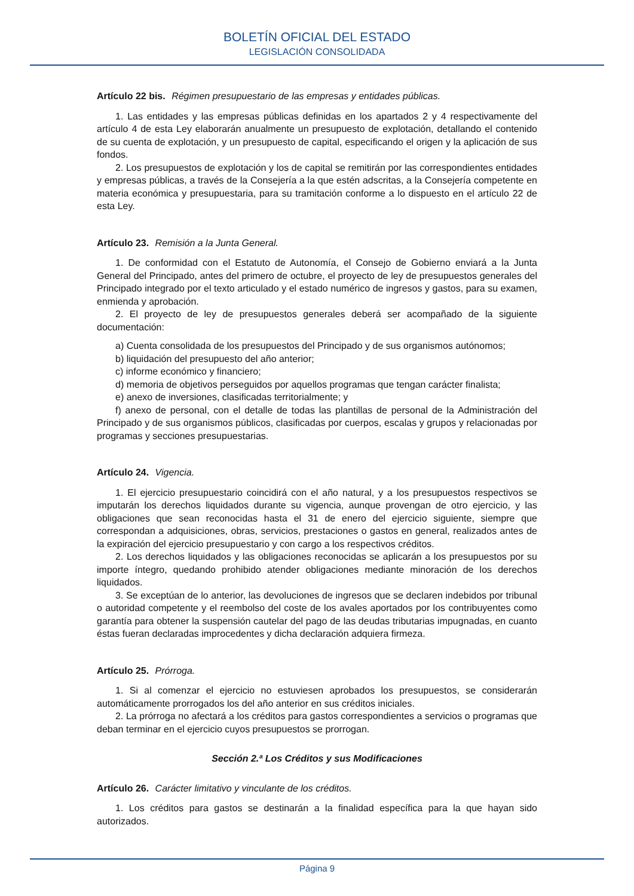BOLETÍN OFICIAL DEL ESTADO
LEGISLACIÓN CONSOLIDADA
Artículo 22 bis. Régimen presupuestario de las empresas y entidades públicas.
1. Las entidades y las empresas públicas definidas en los apartados 2 y 4 respectivamente del artículo 4 de esta Ley elaborarán anualmente un presupuesto de explotación, detallando el contenido de su cuenta de explotación, y un presupuesto de capital, especificando el origen y la aplicación de sus fondos.
2. Los presupuestos de explotación y los de capital se remitirán por las correspondientes entidades y empresas públicas, a través de la Consejería a la que estén adscritas, a la Consejería competente en materia económica y presupuestaria, para su tramitación conforme a lo dispuesto en el artículo 22 de esta Ley.
Artículo 23. Remisión a la Junta General.
1. De conformidad con el Estatuto de Autonomía, el Consejo de Gobierno enviará a la Junta General del Principado, antes del primero de octubre, el proyecto de ley de presupuestos generales del Principado integrado por el texto articulado y el estado numérico de ingresos y gastos, para su examen, enmienda y aprobación.
2. El proyecto de ley de presupuestos generales deberá ser acompañado de la siguiente documentación:
a) Cuenta consolidada de los presupuestos del Principado y de sus organismos autónomos;
b) liquidación del presupuesto del año anterior;
c) informe económico y financiero;
d) memoria de objetivos perseguidos por aquellos programas que tengan carácter finalista;
e) anexo de inversiones, clasificadas territorialmente; y
f) anexo de personal, con el detalle de todas las plantillas de personal de la Administración del Principado y de sus organismos públicos, clasificadas por cuerpos, escalas y grupos y relacionadas por programas y secciones presupuestarias.
Artículo 24. Vigencia.
1. El ejercicio presupuestario coincidirá con el año natural, y a los presupuestos respectivos se imputarán los derechos liquidados durante su vigencia, aunque provengan de otro ejercicio, y las obligaciones que sean reconocidas hasta el 31 de enero del ejercicio siguiente, siempre que correspondan a adquisiciones, obras, servicios, prestaciones o gastos en general, realizados antes de la expiración del ejercicio presupuestario y con cargo a los respectivos créditos.
2. Los derechos liquidados y las obligaciones reconocidas se aplicarán a los presupuestos por su importe íntegro, quedando prohibido atender obligaciones mediante minoración de los derechos liquidados.
3. Se exceptúan de lo anterior, las devoluciones de ingresos que se declaren indebidos por tribunal o autoridad competente y el reembolso del coste de los avales aportados por los contribuyentes como garantía para obtener la suspensión cautelar del pago de las deudas tributarias impugnadas, en cuanto éstas fueran declaradas improcedentes y dicha declaración adquiera firmeza.
Artículo 25. Prórroga.
1. Si al comenzar el ejercicio no estuviesen aprobados los presupuestos, se considerarán automáticamente prorrogados los del año anterior en sus créditos iniciales.
2. La prórroga no afectará a los créditos para gastos correspondientes a servicios o programas que deban terminar en el ejercicio cuyos presupuestos se prorrogan.
Sección 2.ª Los Créditos y sus Modificaciones
Artículo 26. Carácter limitativo y vinculante de los créditos.
1. Los créditos para gastos se destinarán a la finalidad específica para la que hayan sido autorizados.
Página 9